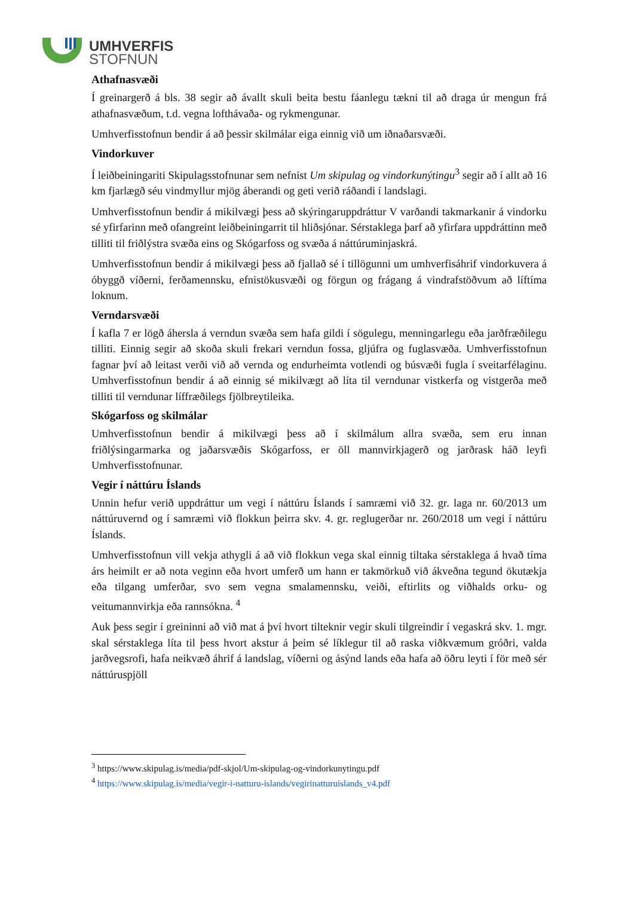UMHVERFIS
STOFNUN
Athafnasvæði
Í greinargerð á bls. 38 segir að ávallt skuli beita bestu fáanlegu tækni til að draga úr mengun frá athafnasvæðum, t.d. vegna lofthávaða- og rykmengunar.
Umhverfisstofnun bendir á að þessir skilmálar eiga einnig við um iðnaðarsvæði.
Vindorkuver
Í leiðbeiningariti Skipulagsstofnunar sem nefnist Um skipulag og vindorkunýtingu<sup>3</sup> segir að í allt að 16 km fjarlægð séu vindmyllur mjög áberandi og geti verið ráðandi í landslagi.
Umhverfisstofnun bendir á mikilvægi þess að skýringaruppdráttur V varðandi takmarkanir á vindorku sé yfirfarinn með ofangreint leiðbeiningarrit til hliðsjónar. Sérstaklega þarf að yfirfara uppdráttinn með tilliti til friðlýstra svæða eins og Skógarfoss og svæða á náttúruminjaskrá.
Umhverfisstofnun bendir á mikilvægi þess að fjallað sé í tillögunni um umhverfisáhrif vindorkuvera á óbyggð víðerni, ferðamennsku, efnistökusvæði og förgun og frágang á vindrafstöðvum að líftíma loknum.
Verndarsvæði
Í kafla 7 er lögð áhersla á verndun svæða sem hafa gildi í sögulegu, menningarlegu eða jarðfræðilegu tilliti. Einnig segir að skoða skuli frekari verndun fossa, gljúfra og fuglasvæða. Umhverfisstofnun fagnar því að leitast verði við að vernda og endurheimta votlendi og búsvæði fugla í sveitarfélaginu. Umhverfisstofnun bendir á að einnig sé mikilvægt að líta til verndunar vistkerfa og vistgerða með tilliti til verndunar líffræðilegs fjölbreytileika.
Skógarfoss og skilmálar
Umhverfisstofnun bendir á mikilvægi þess að í skilmálum allra svæða, sem eru innan friðlýsingarmarka og jaðarsvæðis Skógarfoss, er öll mannvirkjagerð og jarðrask háð leyfi Umhverfisstofnunar.
Vegir í náttúru Íslands
Unnin hefur verið uppdráttur um vegi í náttúru Íslands í samræmi við 32. gr. laga nr. 60/2013 um náttúruvernd og í samræmi við flokkun þeirra skv. 4. gr. reglugerðar nr. 260/2018 um vegi í náttúru Íslands.
Umhverfisstofnun vill vekja athygli á að við flokkun vega skal einnig tiltaka sérstaklega á hvað tíma árs heimilt er að nota veginn eða hvort umferð um hann er takmörkuð við ákveðna tegund ökutækja eða tilgang umferðar, svo sem vegna smalamennsku, veiði, eftirlits og viðhalds orku- og veitumannvirkja eða rannsókna. <sup>4</sup>
Auk þess segir í greininni að við mat á því hvort tilteknir vegir skuli tilgreindir í vegaskrá skv. 1. mgr. skal sérstaklega líta til þess hvort akstur á þeim sé líklegur til að raska viðkvæmum gróðri, valda jarðvegsrofi, hafa neikvæð áhrif á landslag, víðerni og ásýnd lands eða hafa að öðru leyti í för með sér náttúruspjöll
<sup>3</sup> https://www.skipulag.is/media/pdf-skjol/Um-skipulag-og-vindorkunytingu.pdf
<sup>4</sup> https://www.skipulag.is/media/vegir-i-natturu-islands/vegirinatturuislands_v4.pdf